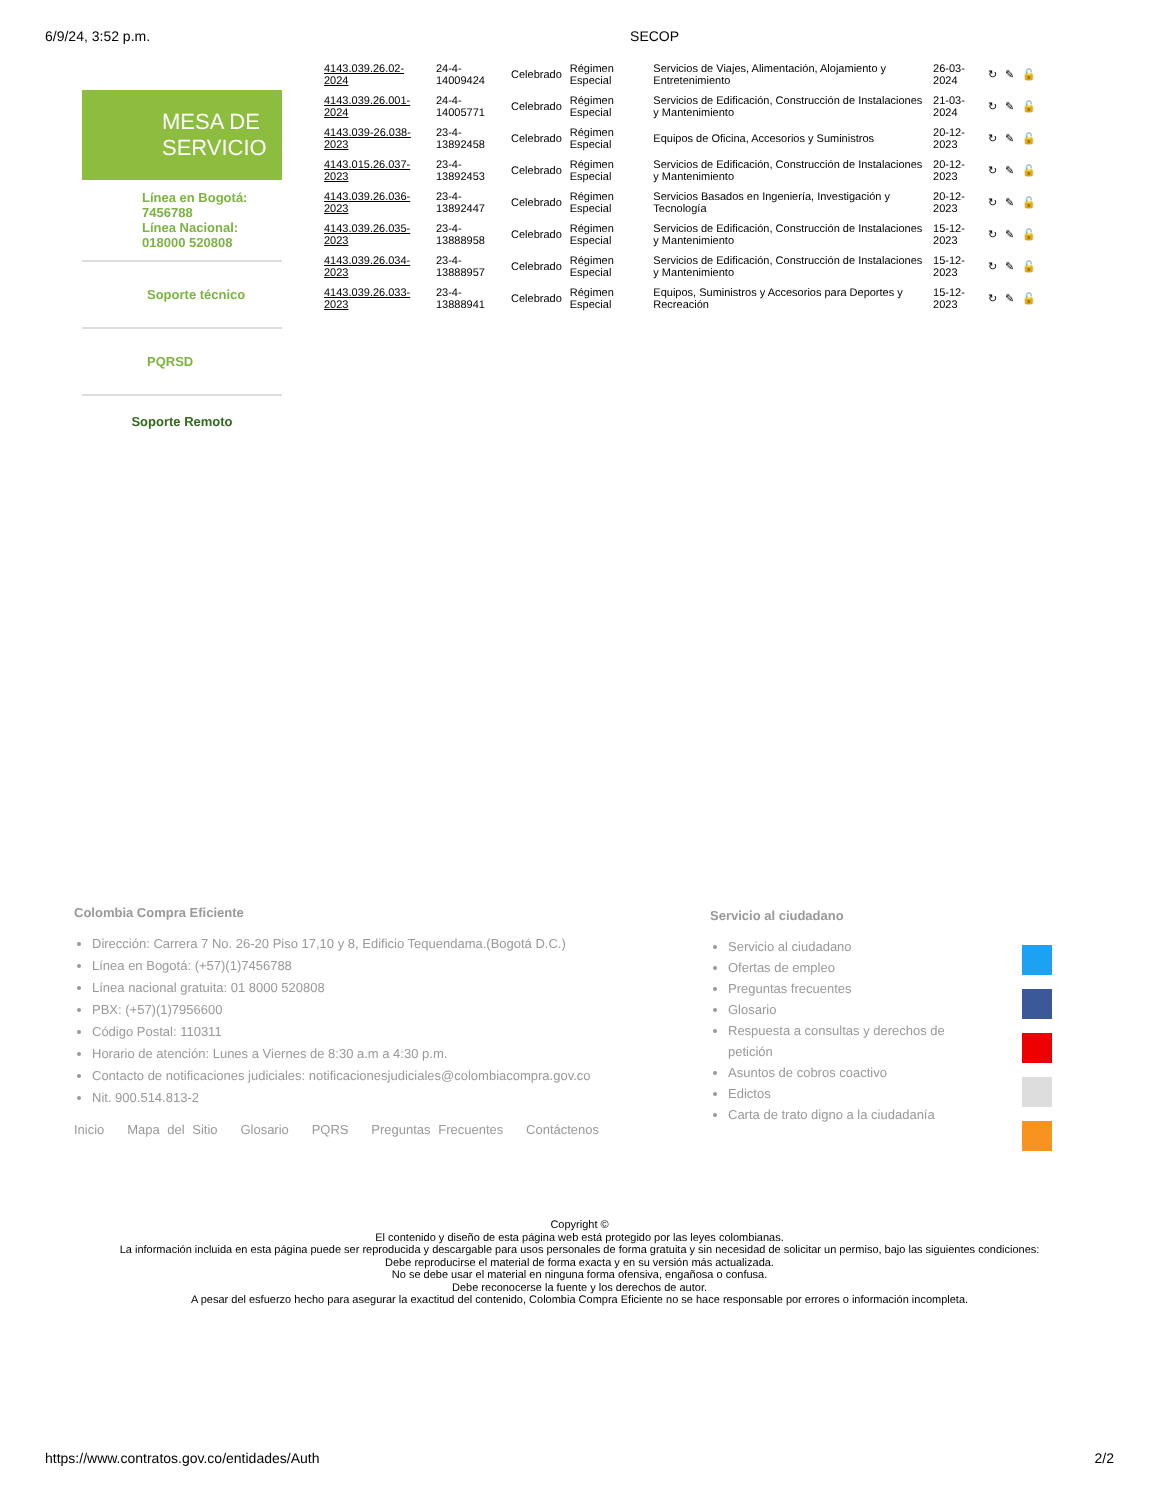6/9/24, 3:52 p.m. SECOP
MESA DE SERVICIO
Línea en Bogotá:
7456788
Línea Nacional:
018000 520808
Soporte técnico
PQRSD
Soporte Remoto
| 4143.039.26.02-2024 | 24-4-14009424 | Celebrado | Régimen Especial | Servicios de Viajes, Alimentación, Alojamiento y Entretenimiento | 26-03-2024 | ↻ | ✎ | 🔓 |
| 4143.039.26.001-2024 | 24-4-14005771 | Celebrado | Régimen Especial | Servicios de Edificación, Construcción de Instalaciones y Mantenimiento | 21-03-2024 | ↻ | ✎ | 🔓 |
| 4143.039-26.038-2023 | 23-4-13892458 | Celebrado | Régimen Especial | Equipos de Oficina, Accesorios y Suministros | 20-12-2023 | ↻ | ✎ | 🔓 |
| 4143.015.26.037-2023 | 23-4-13892453 | Celebrado | Régimen Especial | Servicios de Edificación, Construcción de Instalaciones y Mantenimiento | 20-12-2023 | ↻ | ✎ | 🔓 |
| 4143.039.26.036-2023 | 23-4-13892447 | Celebrado | Régimen Especial | Servicios Basados en Ingeniería, Investigación y Tecnología | 20-12-2023 | ↻ | ✎ | 🔓 |
| 4143.039.26.035-2023 | 23-4-13888958 | Celebrado | Régimen Especial | Servicios de Edificación, Construcción de Instalaciones y Mantenimiento | 15-12-2023 | ↻ | ✎ | 🔓 |
| 4143.039.26.034-2023 | 23-4-13888957 | Celebrado | Régimen Especial | Servicios de Edificación, Construcción de Instalaciones y Mantenimiento | 15-12-2023 | ↻ | ✎ | 🔓 |
| 4143.039.26.033-2023 | 23-4-13888941 | Celebrado | Régimen Especial | Equipos, Suministros y Accesorios para Deportes y Recreación | 15-12-2023 | ↻ | ✎ | 🔓 |
Colombia Compra Eficiente
Dirección: Carrera 7 No. 26-20 Piso 17,10 y 8, Edificio Tequendama.(Bogotá D.C.)
Línea en Bogotá: (+57)(1)7456788
Línea nacional gratuita: 01 8000 520808
PBX: (+57)(1)7956600
Código Postal: 110311
Horario de atención: Lunes a Viernes de 8:30 a.m a 4:30 p.m.
Contacto de notificaciones judiciales: notificacionesjudiciales@colombiacompra.gov.co
Nit. 900.514.813-2
Inicio Mapa del Sitio Glosario PQRS Preguntas Frecuentes Contáctenos
Servicio al ciudadano
Servicio al ciudadano
Ofertas de empleo
Preguntas frecuentes
Glosario
Respuesta a consultas y derechos de petición
Asuntos de cobros coactivo
Edictos
Carta de trato digno a la ciudadanía
Copyright ©
El contenido y diseño de esta página web está protegido por las leyes colombianas.
La información incluida en esta página puede ser reproducida y descargable para usos personales de forma gratuita y sin necesidad de solicitar un permiso, bajo las siguientes condiciones:
Debe reproducirse el material de forma exacta y en su versión más actualizada.
No se debe usar el material en ninguna forma ofensiva, engañosa o confusa.
Debe reconocerse la fuente y los derechos de autor.
A pesar del esfuerzo hecho para asegurar la exactitud del contenido, Colombia Compra Eficiente no se hace responsable por errores o información incompleta.
https://www.contratos.gov.co/entidades/Auth 2/2